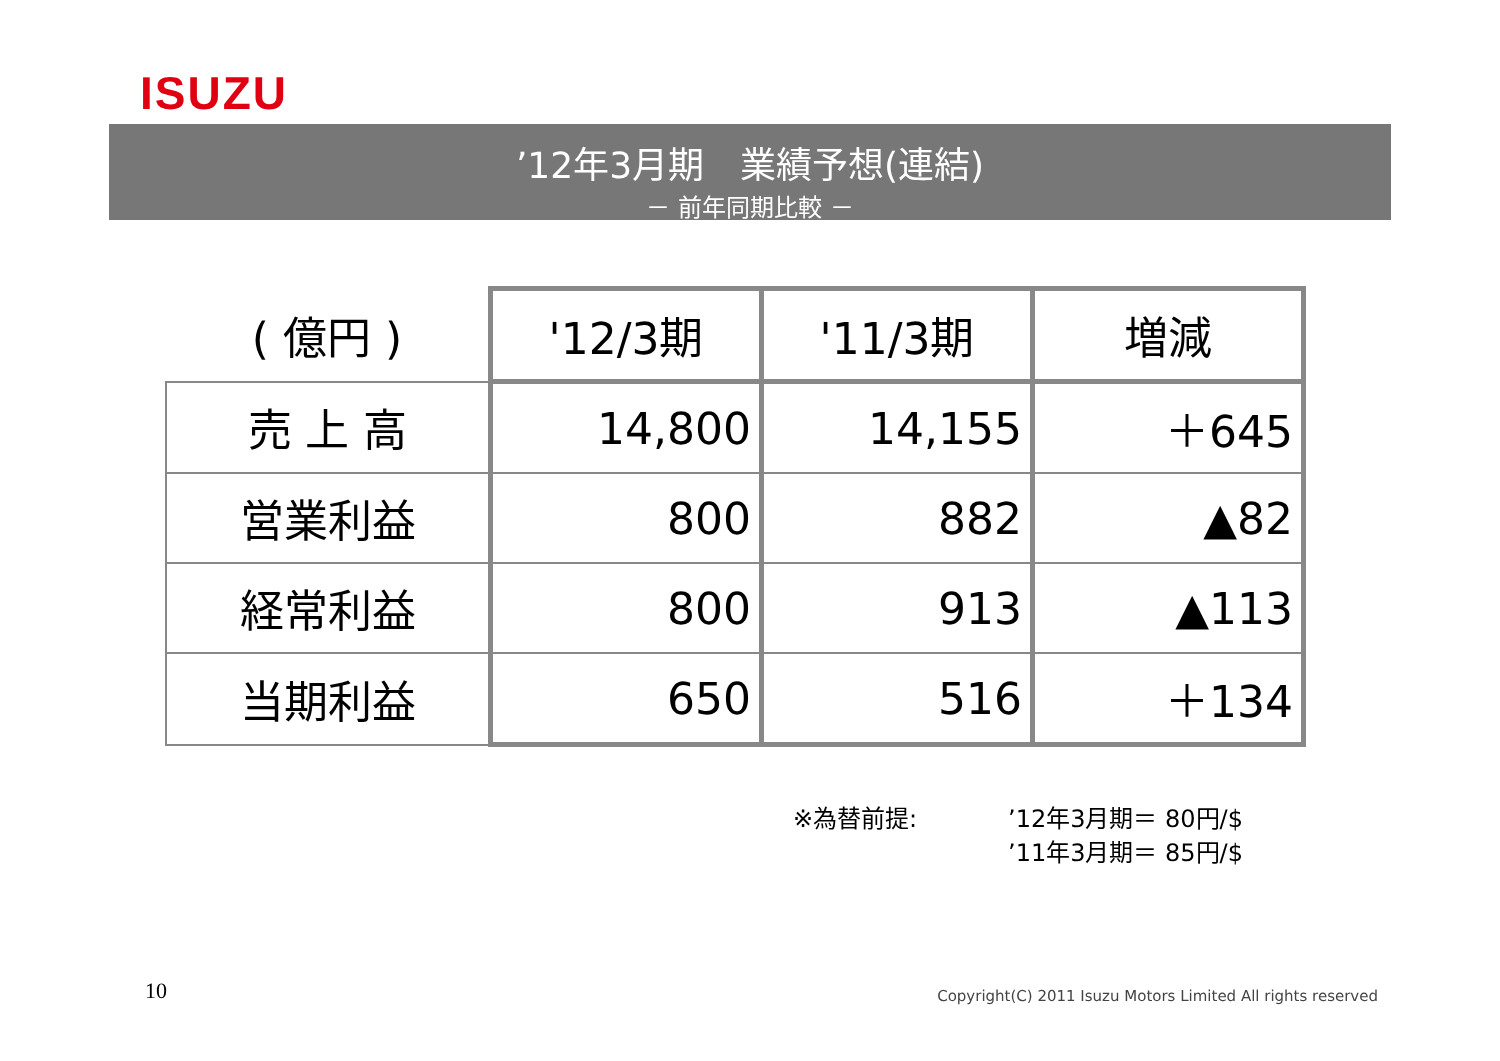ISUZU
’12年3月期　業績予想(連結)
－ 前年同期比較 －
| ( 億円 ) | '12/3期 | '11/3期 | 増減 |
| --- | --- | --- | --- |
| 売 上 高 | 14,800 | 14,155 | ＋645 |
| 営業利益 | 800 | 882 | ▲82 |
| 経常利益 | 800 | 913 | ▲113 |
| 当期利益 | 650 | 516 | ＋134 |
※為替前提:’12年3月期＝ 80円/$
’11年3月期＝ 85円/$
10
Copyright(C) 2011 Isuzu Motors Limited All rights reserved